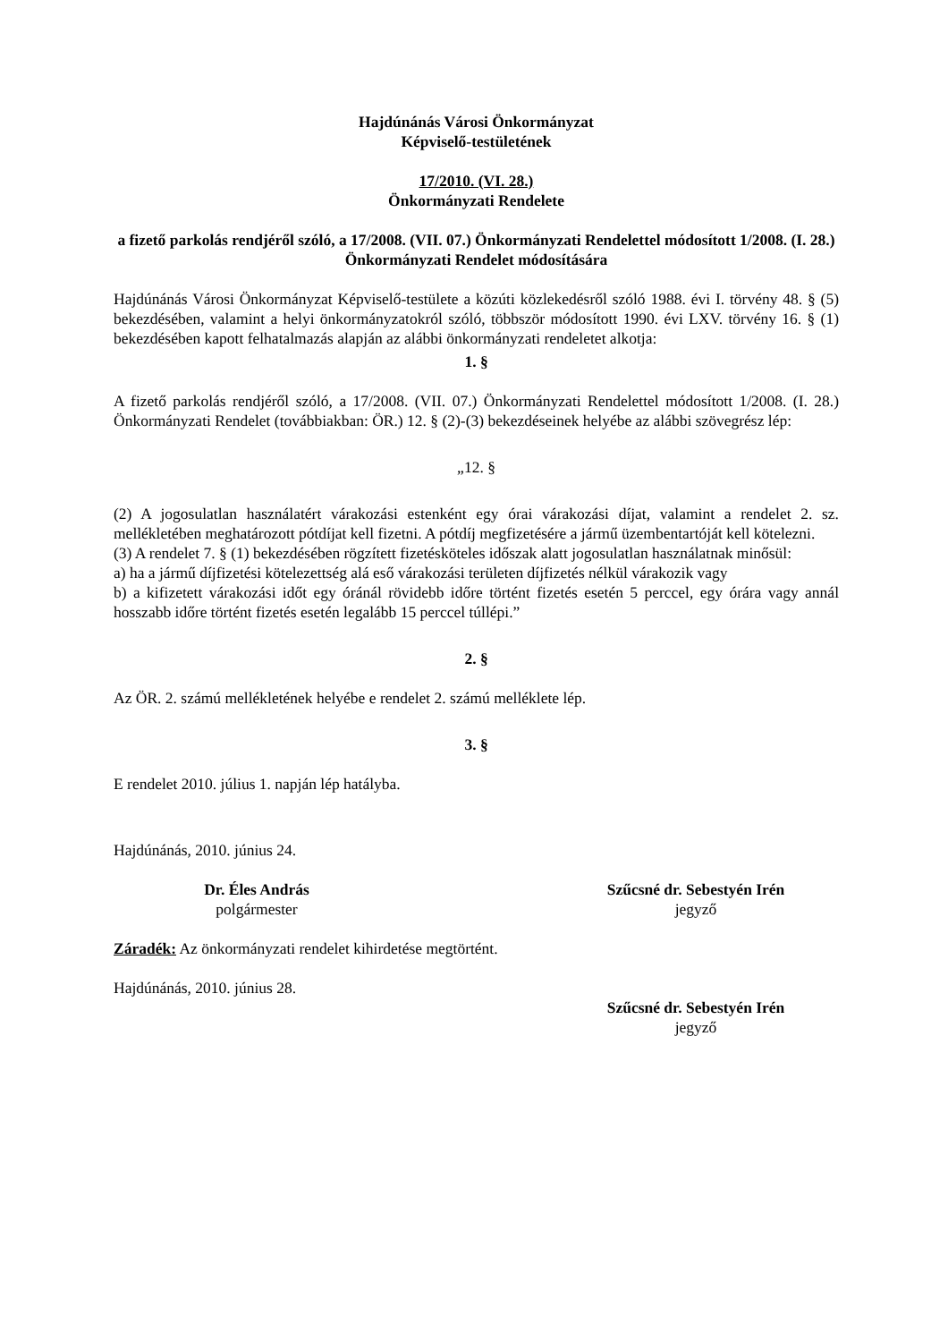Hajdúnánás Városi Önkormányzat
Képviselő-testületének
17/2010. (VI. 28.)
Önkormányzati Rendelete
a fizető parkolás rendjéről szóló, a 17/2008. (VII. 07.) Önkormányzati Rendelettel módosított 1/2008. (I. 28.) Önkormányzati Rendelet módosítására
Hajdúnánás Városi Önkormányzat Képviselő-testülete a közúti közlekedésről szóló 1988. évi I. törvény 48. § (5) bekezdésében, valamint a helyi önkormányzatokról szóló, többször módosított 1990. évi LXV. törvény 16. § (1) bekezdésében kapott felhatalmazás alapján az alábbi önkormányzati rendeletet alkotja:
1. §
A fizető parkolás rendjéről szóló, a 17/2008. (VII. 07.) Önkormányzati Rendelettel módosított 1/2008. (I. 28.) Önkormányzati Rendelet (továbbiakban: ÖR.) 12. § (2)-(3) bekezdéseinek helyébe az alábbi szövegrész lép:
„12. §
(2) A jogosulatlan használatért várakozási estenként egy órai várakozási díjat, valamint a rendelet 2. sz. mellékletében meghatározott pótdíjat kell fizetni. A pótdíj megfizetésére a jármű üzembentartóját kell kötelezni.
(3) A rendelet 7. § (1) bekezdésében rögzített fizetésköteles időszak alatt jogosulatlan használatnak minősül:
a) ha a jármű díjfizetési kötelezettség alá eső várakozási területen díjfizetés nélkül várakozik vagy
b) a kifizetett várakozási időt egy óránál rövidebb időre történt fizetés esetén 5 perccel, egy órára vagy annál hosszabb időre történt fizetés esetén legalább 15 perccel túllépi.”
2. §
Az ÖR. 2. számú mellékletének helyébe e rendelet 2. számú melléklete lép.
3. §
E rendelet 2010. július 1. napján lép hatályba.
Hajdúnánás, 2010. június 24.
Dr. Éles András
polgármester
Szűcsné dr. Sebestyén Irén
jegyző
Záradék: Az önkormányzati rendelet kihirdetése megtörtént.
Hajdúnánás, 2010. június 28.
Szűcsné dr. Sebestyén Irén
jegyző